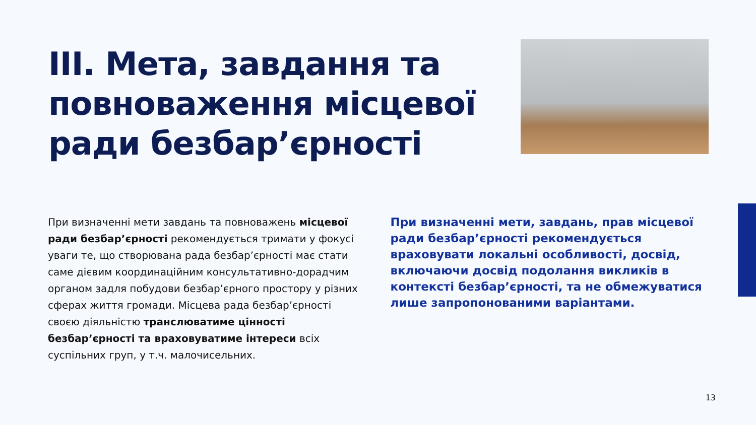III. Мета, завдання та повноваження місцевої ради безбар’єрності
При визначенні мети завдань та повноважень місцевої ради безбар’єрності рекомендується тримати у фокусі уваги те, що створювана рада безбар’єрності має стати саме дієвим координаційним консультативно-дорадчим органом задля побудови безбар’єрного простору у різних сферах життя громади. Місцева рада безбар’єрності своєю діяльністю транслюватиме цінності безбар’єрності та враховуватиме інтереси всіх суспільних груп, у т.ч. малочисельних.
При визначенні мети, завдань, прав місцевої ради безбар’єрності рекомендується враховувати локальні особливості, досвід, включаючи досвід подолання викликів в контексті безбар’єрності, та не обмежуватися лише запропонованими варіантами.
13